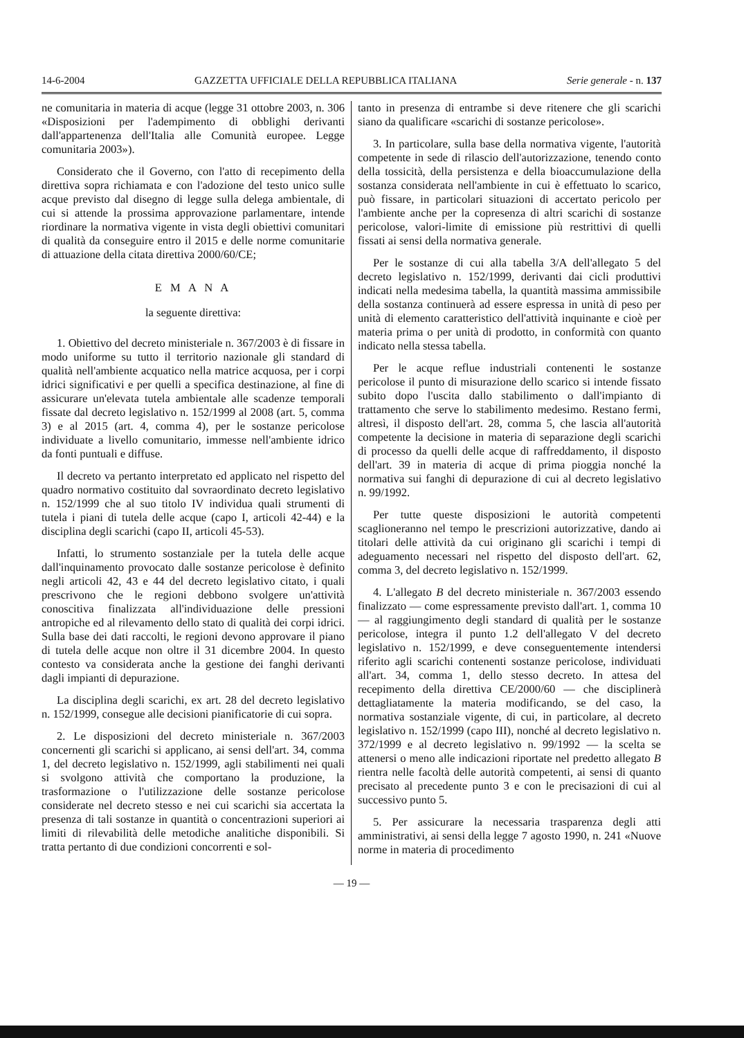14-6-2004 GAZZETTA UFFICIALE DELLA REPUBBLICA ITALIANA Serie generale - n. 137
ne comunitaria in materia di acque (legge 31 ottobre 2003, n. 306 «Disposizioni per l'adempimento di obblighi derivanti dall'appartenenza dell'Italia alle Comunità europee. Legge comunitaria 2003»).
Considerato che il Governo, con l'atto di recepimento della direttiva sopra richiamata e con l'adozione del testo unico sulle acque previsto dal disegno di legge sulla delega ambientale, di cui si attende la prossima approvazione parlamentare, intende riordinare la normativa vigente in vista degli obiettivi comunitari di qualità da conseguire entro il 2015 e delle norme comunitarie di attuazione della citata direttiva 2000/60/CE;
E M A N A
la seguente direttiva:
1. Obiettivo del decreto ministeriale n. 367/2003 è di fissare in modo uniforme su tutto il territorio nazionale gli standard di qualità nell'ambiente acquatico nella matrice acquosa, per i corpi idrici significativi e per quelli a specifica destinazione, al fine di assicurare un'elevata tutela ambientale alle scadenze temporali fissate dal decreto legislativo n. 152/1999 al 2008 (art. 5, comma 3) e al 2015 (art. 4, comma 4), per le sostanze pericolose individuate a livello comunitario, immesse nell'ambiente idrico da fonti puntuali e diffuse.
Il decreto va pertanto interpretato ed applicato nel rispetto del quadro normativo costituito dal sovraordinato decreto legislativo n. 152/1999 che al suo titolo IV individua quali strumenti di tutela i piani di tutela delle acque (capo I, articoli 42-44) e la disciplina degli scarichi (capo II, articoli 45-53).
Infatti, lo strumento sostanziale per la tutela delle acque dall'inquinamento provocato dalle sostanze pericolose è definito negli articoli 42, 43 e 44 del decreto legislativo citato, i quali prescrivono che le regioni debbono svolgere un'attività conoscitiva finalizzata all'individuazione delle pressioni antropiche ed al rilevamento dello stato di qualità dei corpi idrici. Sulla base dei dati raccolti, le regioni devono approvare il piano di tutela delle acque non oltre il 31 dicembre 2004. In questo contesto va considerata anche la gestione dei fanghi derivanti dagli impianti di depurazione.
La disciplina degli scarichi, ex art. 28 del decreto legislativo n. 152/1999, consegue alle decisioni pianificatorie di cui sopra.
2. Le disposizioni del decreto ministeriale n. 367/2003 concernenti gli scarichi si applicano, ai sensi dell'art. 34, comma 1, del decreto legislativo n. 152/1999, agli stabilimenti nei quali si svolgono attività che comportano la produzione, la trasformazione o l'utilizzazione delle sostanze pericolose considerate nel decreto stesso e nei cui scarichi sia accertata la presenza di tali sostanze in quantità o concentrazioni superiori ai limiti di rilevabilità delle metodiche analitiche disponibili. Si tratta pertanto di due condizioni concorrenti e sol-
tanto in presenza di entrambe si deve ritenere che gli scarichi siano da qualificare «scarichi di sostanze pericolose».
3. In particolare, sulla base della normativa vigente, l'autorità competente in sede di rilascio dell'autorizzazione, tenendo conto della tossicità, della persistenza e della bioaccumulazione della sostanza considerata nell'ambiente in cui è effettuato lo scarico, può fissare, in particolari situazioni di accertato pericolo per l'ambiente anche per la copresenza di altri scarichi di sostanze pericolose, valori-limite di emissione più restrittivi di quelli fissati ai sensi della normativa generale.
Per le sostanze di cui alla tabella 3/A dell'allegato 5 del decreto legislativo n. 152/1999, derivanti dai cicli produttivi indicati nella medesima tabella, la quantità massima ammissibile della sostanza continuerà ad essere espressa in unità di peso per unità di elemento caratteristico dell'attività inquinante e cioè per materia prima o per unità di prodotto, in conformità con quanto indicato nella stessa tabella.
Per le acque reflue industriali contenenti le sostanze pericolose il punto di misurazione dello scarico si intende fissato subito dopo l'uscita dallo stabilimento o dall'impianto di trattamento che serve lo stabilimento medesimo. Restano fermi, altresì, il disposto dell'art. 28, comma 5, che lascia all'autorità competente la decisione in materia di separazione degli scarichi di processo da quelli delle acque di raffreddamento, il disposto dell'art. 39 in materia di acque di prima pioggia nonché la normativa sui fanghi di depurazione di cui al decreto legislativo n. 99/1992.
Per tutte queste disposizioni le autorità competenti scaglioneranno nel tempo le prescrizioni autorizzative, dando ai titolari delle attività da cui originano gli scarichi i tempi di adeguamento necessari nel rispetto del disposto dell'art. 62, comma 3, del decreto legislativo n. 152/1999.
4. L'allegato B del decreto ministeriale n. 367/2003 essendo finalizzato — come espressamente previsto dall'art. 1, comma 10 — al raggiungimento degli standard di qualità per le sostanze pericolose, integra il punto 1.2 dell'allegato V del decreto legislativo n. 152/1999, e deve conseguentemente intendersi riferito agli scarichi contenenti sostanze pericolose, individuati all'art. 34, comma 1, dello stesso decreto. In attesa del recepimento della direttiva CE/2000/60 — che disciplinerà dettagliatamente la materia modificando, se del caso, la normativa sostanziale vigente, di cui, in particolare, al decreto legislativo n. 152/1999 (capo III), nonché al decreto legislativo n. 372/1999 e al decreto legislativo n. 99/1992 — la scelta se attenersi o meno alle indicazioni riportate nel predetto allegato B rientra nelle facoltà delle autorità competenti, ai sensi di quanto precisato al precedente punto 3 e con le precisazioni di cui al successivo punto 5.
5. Per assicurare la necessaria trasparenza degli atti amministrativi, ai sensi della legge 7 agosto 1990, n. 241 «Nuove norme in materia di procedimento
— 19 —